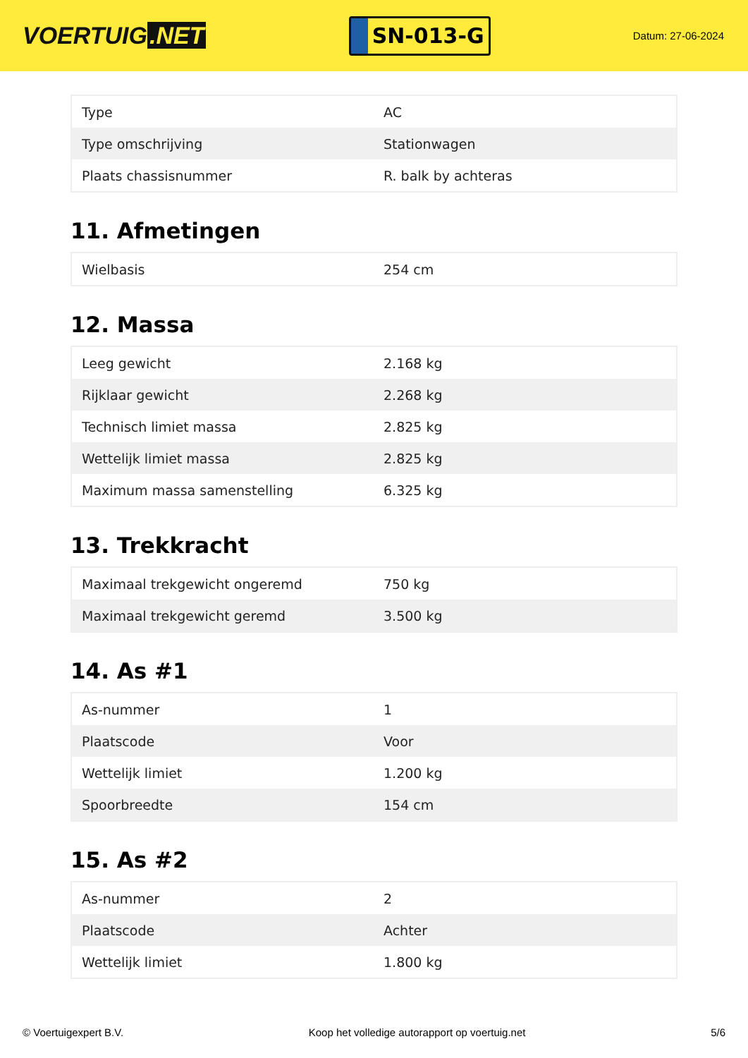VOERTUIG.NET
SN-013-G
Datum: 27-06-2024
| Type | AC |
| Type omschrijving | Stationwagen |
| Plaats chassisnummer | R. balk by achteras |
11. Afmetingen
| Wielbasis | 254 cm |
12. Massa
| Leeg gewicht | 2.168 kg |
| Rijklaar gewicht | 2.268 kg |
| Technisch limiet massa | 2.825 kg |
| Wettelijk limiet massa | 2.825 kg |
| Maximum massa samenstelling | 6.325 kg |
13. Trekkracht
| Maximaal trekgewicht ongeremd | 750 kg |
| Maximaal trekgewicht geremd | 3.500 kg |
14. As #1
| As-nummer | 1 |
| Plaatscode | Voor |
| Wettelijk limiet | 1.200 kg |
| Spoorbreedte | 154 cm |
15. As #2
| As-nummer | 2 |
| Plaatscode | Achter |
| Wettelijk limiet | 1.800 kg |
© Voertuigexpert B.V. Koop het volledige autorapport op voertuig.net 5/6